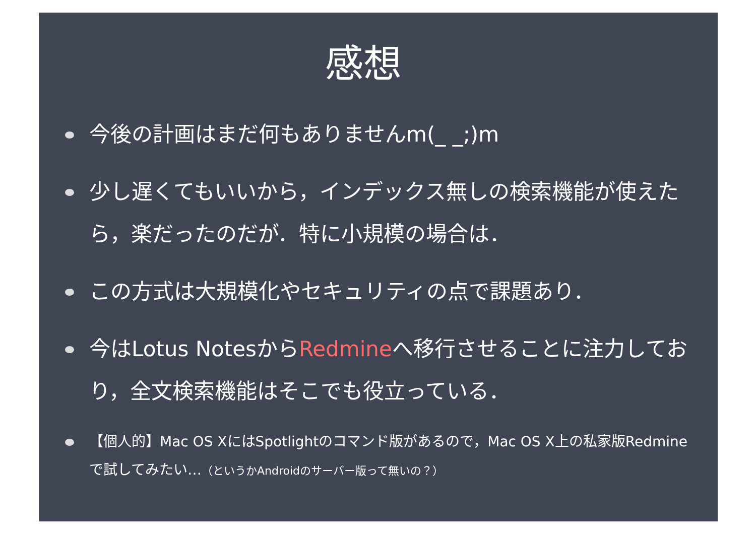感想
今後の計画はまだ何もありませんm(_ _;)m
少し遅くてもいいから，インデックス無しの検索機能が使えたら，楽だったのだが．特に小規模の場合は．
この方式は大規模化やセキュリティの点で課題あり．
今はLotus NotesからRedmineへ移行させることに注力しており，全文検索機能はそこでも役立っている．
【個人的】Mac OS XにはSpotlightのコマンド版があるので，Mac OS X上の私家版Redmineで試してみたい…（というかAndroidのサーバー版って無いの？）